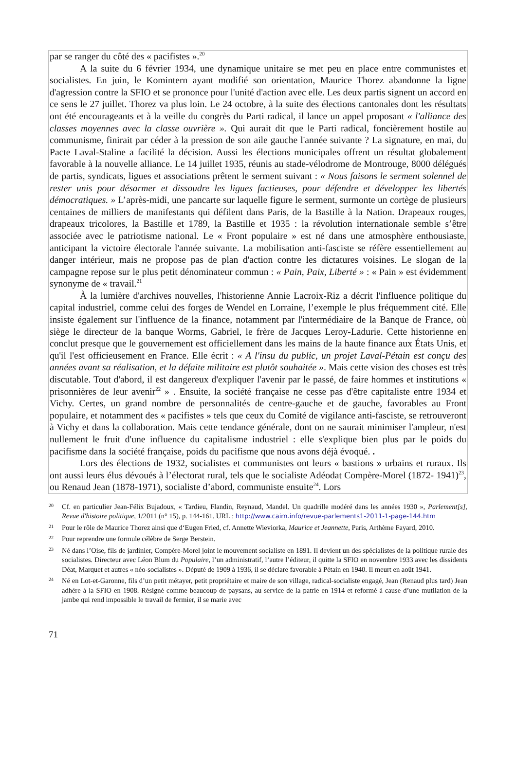par se ranger du côté des « pacifistes ».<sup>20</sup>
A la suite du 6 février 1934, une dynamique unitaire se met peu en place entre communistes et socialistes. En juin, le Komintern ayant modifié son orientation, Maurice Thorez abandonne la ligne d'agression contre la SFIO et se prononce pour l'unité d'action avec elle. Les deux partis signent un accord en ce sens le 27 juillet. Thorez va plus loin. Le 24 octobre, à la suite des élections cantonales dont les résultats ont été encourageants et à la veille du congrès du Parti radical, il lance un appel proposant « l'alliance des classes moyennes avec la classe ouvrière ». Qui aurait dit que le Parti radical, foncièrement hostile au communisme, finirait par céder à la pression de son aile gauche l'année suivante ? La signature, en mai, du Pacte Laval-Staline a facilité la décision. Aussi les élections municipales offrent un résultat globalement favorable à la nouvelle alliance. Le 14 juillet 1935, réunis au stade-vélodrome de Montrouge, 8000 délégués de partis, syndicats, ligues et associations prêtent le serment suivant : « Nous faisons le serment solennel de rester unis pour désarmer et dissoudre les ligues factieuses, pour défendre et développer les libertés démocratiques. » L’après-midi, une pancarte sur laquelle figure le serment, surmonte un cortège de plusieurs centaines de milliers de manifestants qui défilent dans Paris, de la Bastille à la Nation. Drapeaux rouges, drapeaux tricolores, la Bastille et 1789, la Bastille et 1935 : la révolution internationale semble s’être associée avec le patriotisme national. Le « Front populaire » est né dans une atmosphère enthousiaste, anticipant la victoire électorale l'année suivante. La mobilisation anti-fasciste se réfère essentiellement au danger intérieur, mais ne propose pas de plan d'action contre les dictatures voisines. Le slogan de la campagne repose sur le plus petit dénominateur commun : « Pain, Paix, Liberté » : « Pain » est évidemment synonyme de « travail.<sup>21</sup>
À la lumière d'archives nouvelles, l'historienne Annie Lacroix-Riz a décrit l'influence politique du capital industriel, comme celui des forges de Wendel en Lorraine, l’exemple le plus fréquemment cité. Elle insiste également sur l'influence de la finance, notamment par l'intermédiaire de la Banque de France, où siège le directeur de la banque Worms, Gabriel, le frère de Jacques Leroy-Ladurie. Cette historienne en conclut presque que le gouvernement est officiellement dans les mains de la haute finance aux États Unis, et qu'il l'est officieusement en France. Elle écrit : « A l'insu du public, un projet Laval-Pétain est conçu des années avant sa réalisation, et la défaite militaire est plutôt souhaitée ». Mais cette vision des choses est très discutable. Tout d'abord, il est dangereux d'expliquer l'avenir par le passé, de faire hommes et institutions « prisonnières de leur avenir<sup>22</sup> » . Ensuite, la société française ne cesse pas d'être capitaliste entre 1934 et Vichy. Certes, un grand nombre de personnalités de centre-gauche et de gauche, favorables au Front populaire, et notamment des « pacifistes » tels que ceux du Comité de vigilance anti-fasciste, se retrouveront à Vichy et dans la collaboration. Mais cette tendance générale, dont on ne saurait minimiser l'ampleur, n'est nullement le fruit d'une influence du capitalisme industriel : elle s'explique bien plus par le poids du pacifisme dans la société française, poids du pacifisme que nous avons déjà évoqué. .
Lors des élections de 1932, socialistes et communistes ont leurs « bastions » urbains et ruraux. Ils ont aussi leurs élus dévoués à l’électorat rural, tels que le socialiste Adéodat Compère-Morel (1872- 1941)<sup>23</sup>, ou Renaud Jean (1878-1971), socialiste d’abord, communiste ensuite<sup>24</sup>. Lors
20 Cf. en particulier Jean-Félix Bujadoux, « Tardieu, Flandin, Reynaud, Mandel. Un quadrille modéré dans les années 1930 », Parlement[s], Revue d'histoire politique, 1/2011 (n° 15), p. 144-161. URL : http://www.cairn.info/revue-parlements1-2011-1-page-144.htm
21 Pour le rôle de Maurice Thorez ainsi que d‘Eugen Fried, cf. Annette Wieviorka, Maurice et Jeannette, Paris, Arthème Fayard, 2010.
22 Pour reprendre une formule célèbre de Serge Berstein.
23 Né dans l’Oise, fils de jardinier, Compère-Morel joint le mouvement socialiste en 1891. Il devient un des spécialistes de la politique rurale des socialistes. Directeur avec Léon Blum du Populaire, l’un administratif, l’autre l’éditeur, il quitte la SFIO en novembre 1933 avec les dissidents Déat, Marquet et autres « néo-socialistes ». Député de 1909 à 1936, il se déclare favorable à Pétain en 1940. Il meurt en août 1941.
24 Né en Lot-et-Garonne, fils d’un petit métayer, petit propriétaire et maire de son village, radical-socialiste engagé, Jean (Renaud plus tard) Jean adhère à la SFIO en 1908. Résigné comme beaucoup de paysans, au service de la patrie en 1914 et reformé à cause d’une mutilation de la jambe qui rend impossible le travail de fermier, il se marie avec
71